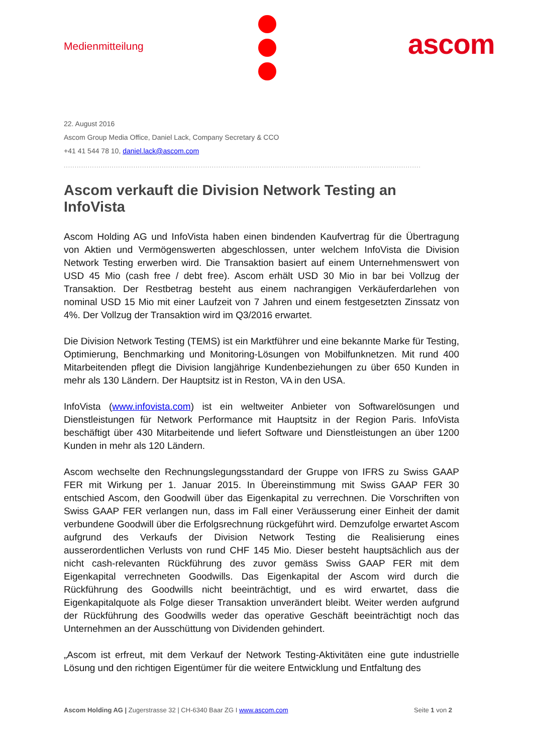Medienmitteilung ascom
22. August 2016
Ascom Group Media Office, Daniel Lack, Company Secretary & CCO
+41 41 544 78 10, daniel.lack@ascom.com
....................................................................................................................................................................
Ascom verkauft die Division Network Testing an InfoVista
Ascom Holding AG und InfoVista haben einen bindenden Kaufvertrag für die Übertragung von Aktien und Vermögenswerten abgeschlossen, unter welchem InfoVista die Division Network Testing erwerben wird. Die Transaktion basiert auf einem Unternehmenswert von USD 45 Mio (cash free / debt free). Ascom erhält USD 30 Mio in bar bei Vollzug der Transaktion. Der Restbetrag besteht aus einem nachrangigen Verkäuferdarlehen von nominal USD 15 Mio mit einer Laufzeit von 7 Jahren und einem festgesetzten Zinssatz von 4%. Der Vollzug der Transaktion wird im Q3/2016 erwartet.
Die Division Network Testing (TEMS) ist ein Marktführer und eine bekannte Marke für Testing, Optimierung, Benchmarking und Monitoring-Lösungen von Mobilfunknetzen. Mit rund 400 Mitarbeitenden pflegt die Division langjährige Kundenbeziehungen zu über 650 Kunden in mehr als 130 Ländern. Der Hauptsitz ist in Reston, VA in den USA.
InfoVista (www.infovista.com) ist ein weltweiter Anbieter von Softwarelösungen und Dienstleistungen für Network Performance mit Hauptsitz in der Region Paris. InfoVista beschäftigt über 430 Mitarbeitende und liefert Software und Dienstleistungen an über 1200 Kunden in mehr als 120 Ländern.
Ascom wechselte den Rechnungslegungsstandard der Gruppe von IFRS zu Swiss GAAP FER mit Wirkung per 1. Januar 2015. In Übereinstimmung mit Swiss GAAP FER 30 entschied Ascom, den Goodwill über das Eigenkapital zu verrechnen. Die Vorschriften von Swiss GAAP FER verlangen nun, dass im Fall einer Veräusserung einer Einheit der damit verbundene Goodwill über die Erfolgsrechnung rückgeführt wird. Demzufolge erwartet Ascom aufgrund des Verkaufs der Division Network Testing die Realisierung eines ausserordentlichen Verlusts von rund CHF 145 Mio. Dieser besteht hauptsächlich aus der nicht cash-relevanten Rückführung des zuvor gemäss Swiss GAAP FER mit dem Eigenkapital verrechneten Goodwills. Das Eigenkapital der Ascom wird durch die Rückführung des Goodwills nicht beeinträchtigt, und es wird erwartet, dass die Eigenkapitalquote als Folge dieser Transaktion unverändert bleibt. Weiter werden aufgrund der Rückführung des Goodwills weder das operative Geschäft beeinträchtigt noch das Unternehmen an der Ausschüttung von Dividenden gehindert.
„Ascom ist erfreut, mit dem Verkauf der Network Testing-Aktivitäten eine gute industrielle Lösung und den richtigen Eigentümer für die weitere Entwicklung und Entfaltung des
Ascom Holding AG | Zugerstrasse 32 | CH-6340 Baar ZG I www.ascom.com Seite 1 von 2